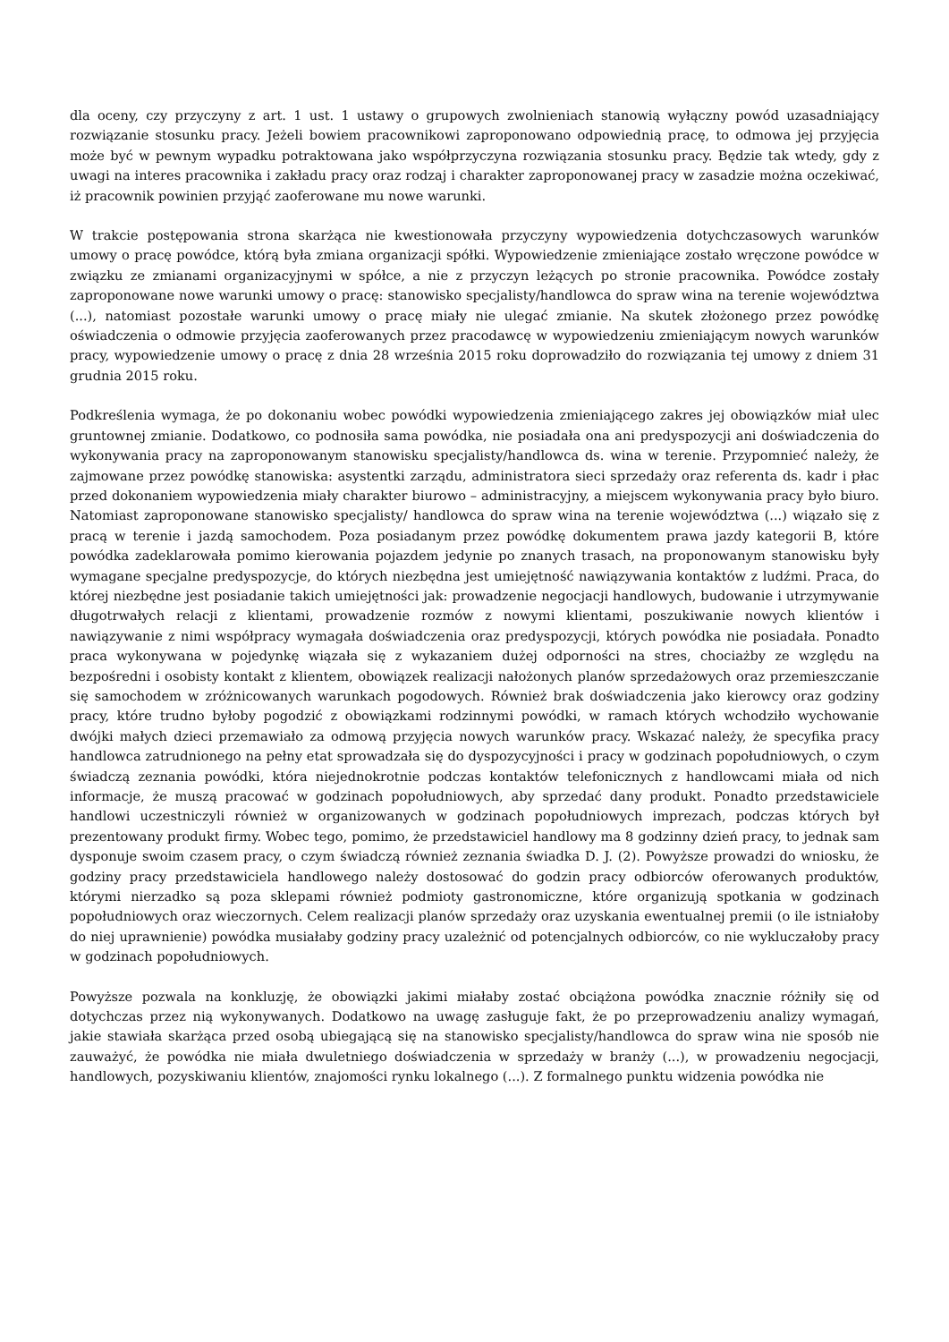dla oceny, czy przyczyny z art. 1 ust. 1 ustawy o grupowych zwolnieniach stanowią wyłączny powód uzasadniający rozwiązanie stosunku pracy. Jeżeli bowiem pracownikowi zaproponowano odpowiednią pracę, to odmowa jej przyjęcia może być w pewnym wypadku potraktowana jako współprzyczyna rozwiązania stosunku pracy. Będzie tak wtedy, gdy z uwagi na interes pracownika i zakładu pracy oraz rodzaj i charakter zaproponowanej pracy w zasadzie można oczekiwać, iż pracownik powinien przyjąć zaoferowane mu nowe warunki.
W trakcie postępowania strona skarżąca nie kwestionowała przyczyny wypowiedzenia dotychczasowych warunków umowy o pracę powódce, którą była zmiana organizacji spółki. Wypowiedzenie zmieniające zostało wręczone powódce w związku ze zmianami organizacyjnymi w spółce, a nie z przyczyn leżących po stronie pracownika. Powódce zostały zaproponowane nowe warunki umowy o pracę: stanowisko specjalisty/handlowca do spraw wina na terenie województwa (...), natomiast pozostałe warunki umowy o pracę miały nie ulegać zmianie. Na skutek złożonego przez powódkę oświadczenia o odmowie przyjęcia zaoferowanych przez pracodawcę w wypowiedzeniu zmieniającym nowych warunków pracy, wypowiedzenie umowy o pracę z dnia 28 września 2015 roku doprowadziło do rozwiązania tej umowy z dniem 31 grudnia 2015 roku.
Podkreślenia wymaga, że po dokonaniu wobec powódki wypowiedzenia zmieniającego zakres jej obowiązków miał ulec gruntownej zmianie. Dodatkowo, co podnosiła sama powódka, nie posiadała ona ani predyspozycji ani doświadczenia do wykonywania pracy na zaproponowanym stanowisku specjalisty/handlowca ds. wina w terenie. Przypomnieć należy, że zajmowane przez powódkę stanowiska: asystentki zarządu, administratora sieci sprzedaży oraz referenta ds. kadr i płac przed dokonaniem wypowiedzenia miały charakter biurowo – administracyjny, a miejscem wykonywania pracy było biuro. Natomiast zaproponowane stanowisko specjalisty/ handlowca do spraw wina na terenie województwa (...) wiązało się z pracą w terenie i jazdą samochodem. Poza posiadanym przez powódkę dokumentem prawa jazdy kategorii B, które powódka zadeklarowała pomimo kierowania pojazdem jedynie po znanych trasach, na proponowanym stanowisku były wymagane specjalne predyspozycje, do których niezbędna jest umiejętność nawiązywania kontaktów z ludźmi. Praca, do której niezbędne jest posiadanie takich umiejętności jak: prowadzenie negocjacji handlowych, budowanie i utrzymywanie długotrwałych relacji z klientami, prowadzenie rozmów z nowymi klientami, poszukiwanie nowych klientów i nawiązywanie z nimi współpracy wymagała doświadczenia oraz predyspozycji, których powódka nie posiadała. Ponadto praca wykonywana w pojedynkę wiązała się z wykazaniem dużej odporności na stres, chociażby ze względu na bezpośredni i osobisty kontakt z klientem, obowiązek realizacji nałożonych planów sprzedażowych oraz przemieszczanie się samochodem w zróżnicowanych warunkach pogodowych. Również brak doświadczenia jako kierowcy oraz godziny pracy, które trudno byłoby pogodzić z obowiązkami rodzinnymi powódki, w ramach których wchodziło wychowanie dwójki małych dzieci przemawiało za odmową przyjęcia nowych warunków pracy. Wskazać należy, że specyfika pracy handlowca zatrudnionego na pełny etat sprowadzała się do dyspozycyjności i pracy w godzinach popołudniowych, o czym świadczą zeznania powódki, która niejednokrotnie podczas kontaktów telefonicznych z handlowcami miała od nich informacje, że muszą pracować w godzinach popołudniowych, aby sprzedać dany produkt. Ponadto przedstawiciele handlowi uczestniczyli również w organizowanych w godzinach popołudniowych imprezach, podczas których był prezentowany produkt firmy. Wobec tego, pomimo, że przedstawiciel handlowy ma 8 godzinny dzień pracy, to jednak sam dysponuje swoim czasem pracy, o czym świadczą również zeznania świadka D. J. (2). Powyższe prowadzi do wniosku, że godziny pracy przedstawiciela handlowego należy dostosować do godzin pracy odbiorców oferowanych produktów, którymi nierzadko są poza sklepami również podmioty gastronomiczne, które organizują spotkania w godzinach popołudniowych oraz wieczornych. Celem realizacji planów sprzedaży oraz uzyskania ewentualnej premii (o ile istniałoby do niej uprawnienie) powódka musiałaby godziny pracy uzależnić od potencjalnych odbiorców, co nie wykluczałoby pracy w godzinach popołudniowych.
Powyższe pozwala na konkluzję, że obowiązki jakimi miałaby zostać obciążona powódka znacznie różniły się od dotychczas przez nią wykonywanych. Dodatkowo na uwagę zasługuje fakt, że po przeprowadzeniu analizy wymagań, jakie stawiała skarżąca przed osobą ubiegającą się na stanowisko specjalisty/handlowca do spraw wina nie sposób nie zauważyć, że powódka nie miała dwuletniego doświadczenia w sprzedaży w branży (...), w prowadzeniu negocjacji, handlowych, pozyskiwaniu klientów, znajomości rynku lokalnego (...). Z formalnego punktu widzenia powódka nie